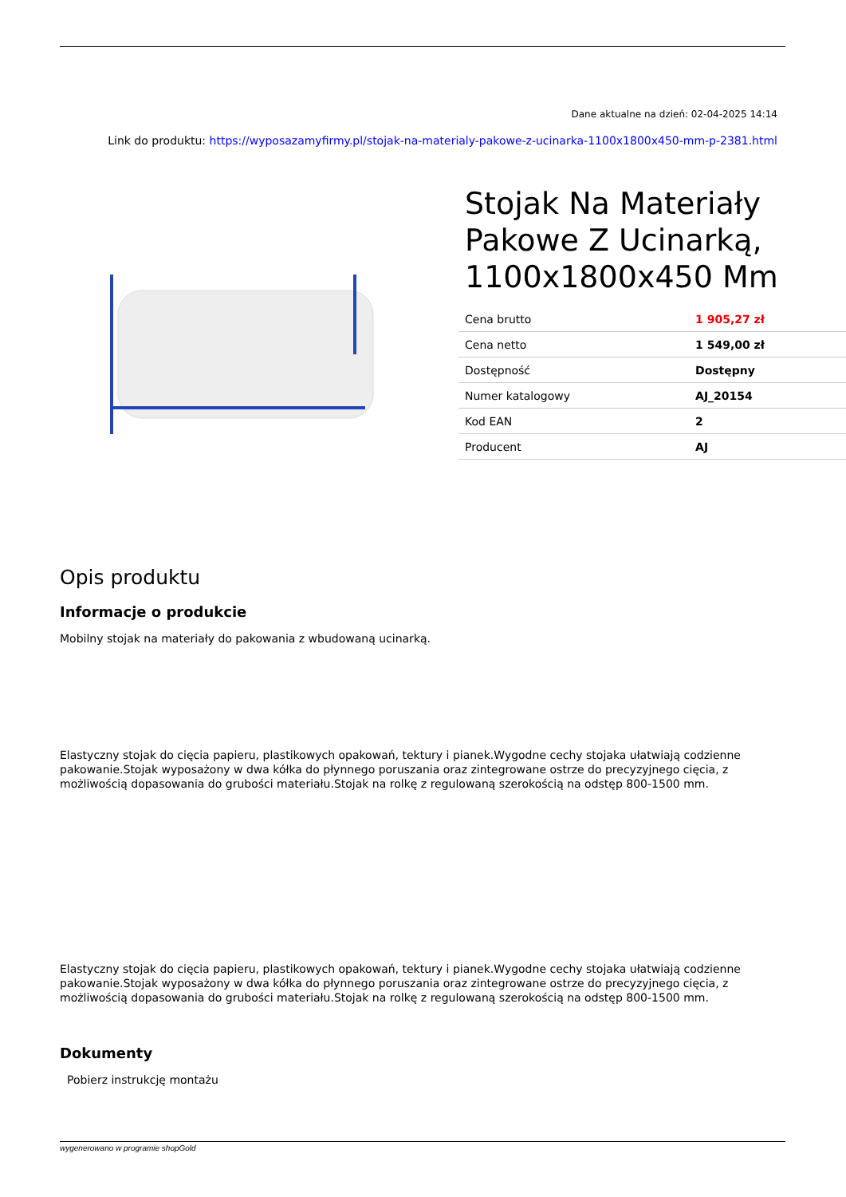Dane aktualne na dzień: 02-04-2025 14:14
Link do produktu: https://wyposazamyfirmy.pl/stojak-na-materialy-pakowe-z-ucinarka-1100x1800x450-mm-p-2381.html
Stojak Na Materiały Pakowe Z Ucinarką, 1100x1800x450 Mm
| Cena brutto | 1 905,27 zł |
| Cena netto | 1 549,00 zł |
| Dostępność | Dostępny |
| Numer katalogowy | AJ_20154 |
| Kod EAN | 2 |
| Producent | AJ |
Opis produktu
Informacje o produkcie
Mobilny stojak na materiały do pakowania z wbudowaną ucinarką.
Elastyczny stojak do cięcia papieru, plastikowych opakowań, tektury i pianek.Wygodne cechy stojaka ułatwiają codzienne pakowanie.Stojak wyposażony w dwa kółka do płynnego poruszania oraz zintegrowane ostrze do precyzyjnego cięcia, z możliwością dopasowania do grubości materiału.Stojak na rolkę z regulowaną szerokością na odstęp 800-1500 mm.
Elastyczny stojak do cięcia papieru, plastikowych opakowań, tektury i pianek.Wygodne cechy stojaka ułatwiają codzienne pakowanie.Stojak wyposażony w dwa kółka do płynnego poruszania oraz zintegrowane ostrze do precyzyjnego cięcia, z możliwością dopasowania do grubości materiału.Stojak na rolkę z regulowaną szerokością na odstęp 800-1500 mm.
Dokumenty
Pobierz instrukcję montażu
wygenerowano w programie shopGold